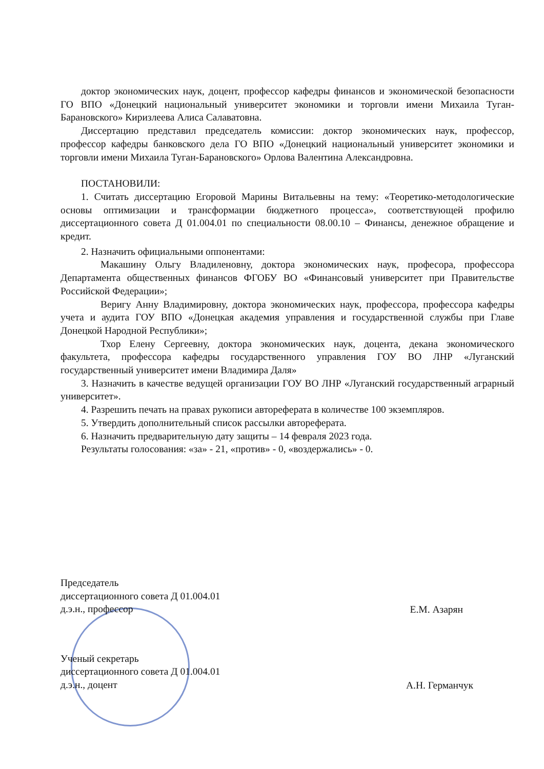доктор экономических наук, доцент, профессор кафедры финансов и экономической безопасности ГО ВПО «Донецкий национальный университет экономики и торговли имени Михаила Туган-Барановского» Киризлеева Алиса Салаватовна.
Диссертацию представил председатель комиссии: доктор экономических наук, профессор, профессор кафедры банковского дела ГО ВПО «Донецкий национальный университет экономики и торговли имени Михаила Туган-Барановского» Орлова Валентина Александровна.
ПОСТАНОВИЛИ:
1. Считать диссертацию Егоровой Марины Витальевны на тему: «Теоретико-методологические основы оптимизации и трансформации бюджетного процесса», соответствующей профилю диссертационного совета Д 01.004.01 по специальности 08.00.10 – Финансы, денежное обращение и кредит.
2. Назначить официальными оппонентами:
Макашину Ольгу Владиленовну, доктора экономических наук, професора, профессора Департамента общественных финансов ФГОБУ ВО «Финансовый университет при Правительстве Российской Федерации»;
Веригу Анну Владимировну, доктора экономических наук, профессора, профессора кафедры учета и аудита ГОУ ВПО «Донецкая академия управления и государственной службы при Главе Донецкой Народной Республики»;
Тхор Елену Сергеевну, доктора экономических наук, доцента, декана экономического факультета, профессора кафедры государственного управления ГОУ ВО ЛНР «Луганский государственный университет имени Владимира Даля»
3. Назначить в качестве ведущей организации ГОУ ВО ЛНР «Луганский государственный аграрный университет».
4. Разрешить печать на правах рукописи автореферата в количестве 100 экземпляров.
5. Утвердить дополнительный список рассылки автореферата.
6. Назначить предварительную дату защиты – 14 февраля 2023 года.
Результаты голосования: «за» - 21, «против» - 0, «воздержались» - 0.
Председатель
диссертационного совета Д 01.004.01
д.э.н., профессор
Е.М. Азарян
Ученый секретарь
диссертационного совета Д 01.004.01
д.э.н., доцент
А.Н. Германчук